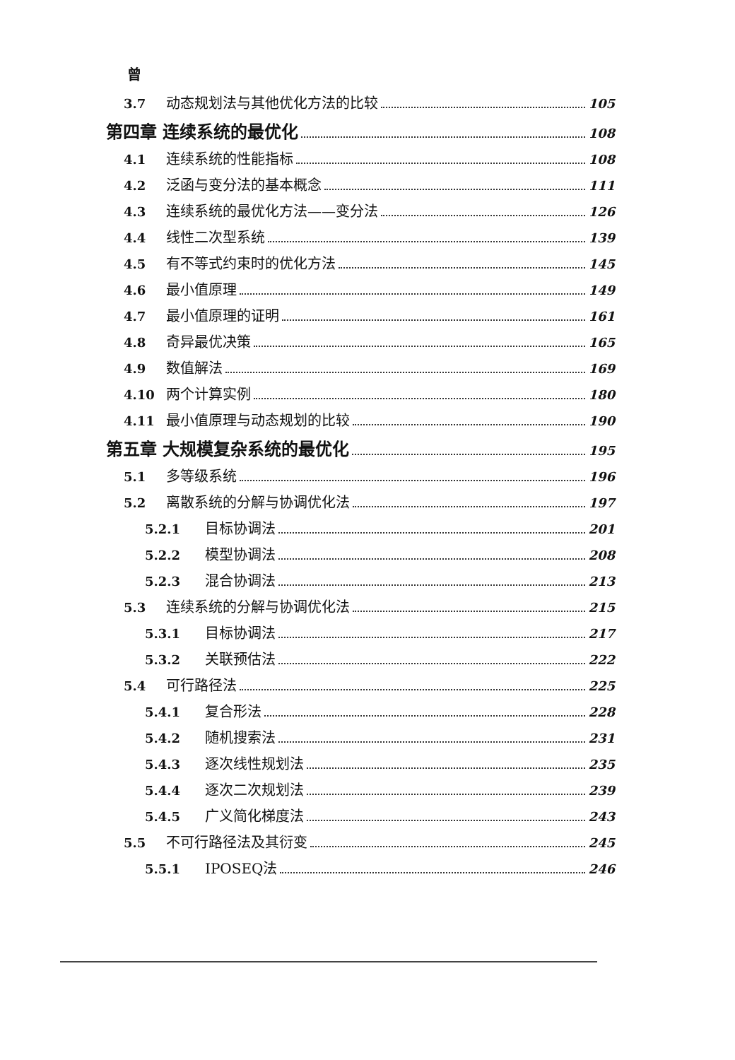曾
3.7 动态规划法与其他优化方法的比较 105
第四章 连续系统的最优化 108
4.1 连续系统的性能指标 108
4.2 泛函与变分法的基本概念 111
4.3 连续系统的最优化方法——变分法 126
4.4 线性二次型系统 139
4.5 有不等式约束时的优化方法 145
4.6 最小值原理 149
4.7 最小值原理的证明 161
4.8 奇异最优决策 165
4.9 数值解法 169
4.10 两个计算实例 180
4.11 最小值原理与动态规划的比较 190
第五章 大规模复杂系统的最优化 195
5.1 多等级系统 196
5.2 离散系统的分解与协调优化法 197
5.2.1 目标协调法 201
5.2.2 模型协调法 208
5.2.3 混合协调法 213
5.3 连续系统的分解与协调优化法 215
5.3.1 目标协调法 217
5.3.2 关联预估法 222
5.4 可行路径法 225
5.4.1 复合形法 228
5.4.2 随机搜索法 231
5.4.3 逐次线性规划法 235
5.4.4 逐次二次规划法 239
5.4.5 广义简化梯度法 243
5.5 不可行路径法及其衍变 245
5.5.1 IPOSEQ法 246